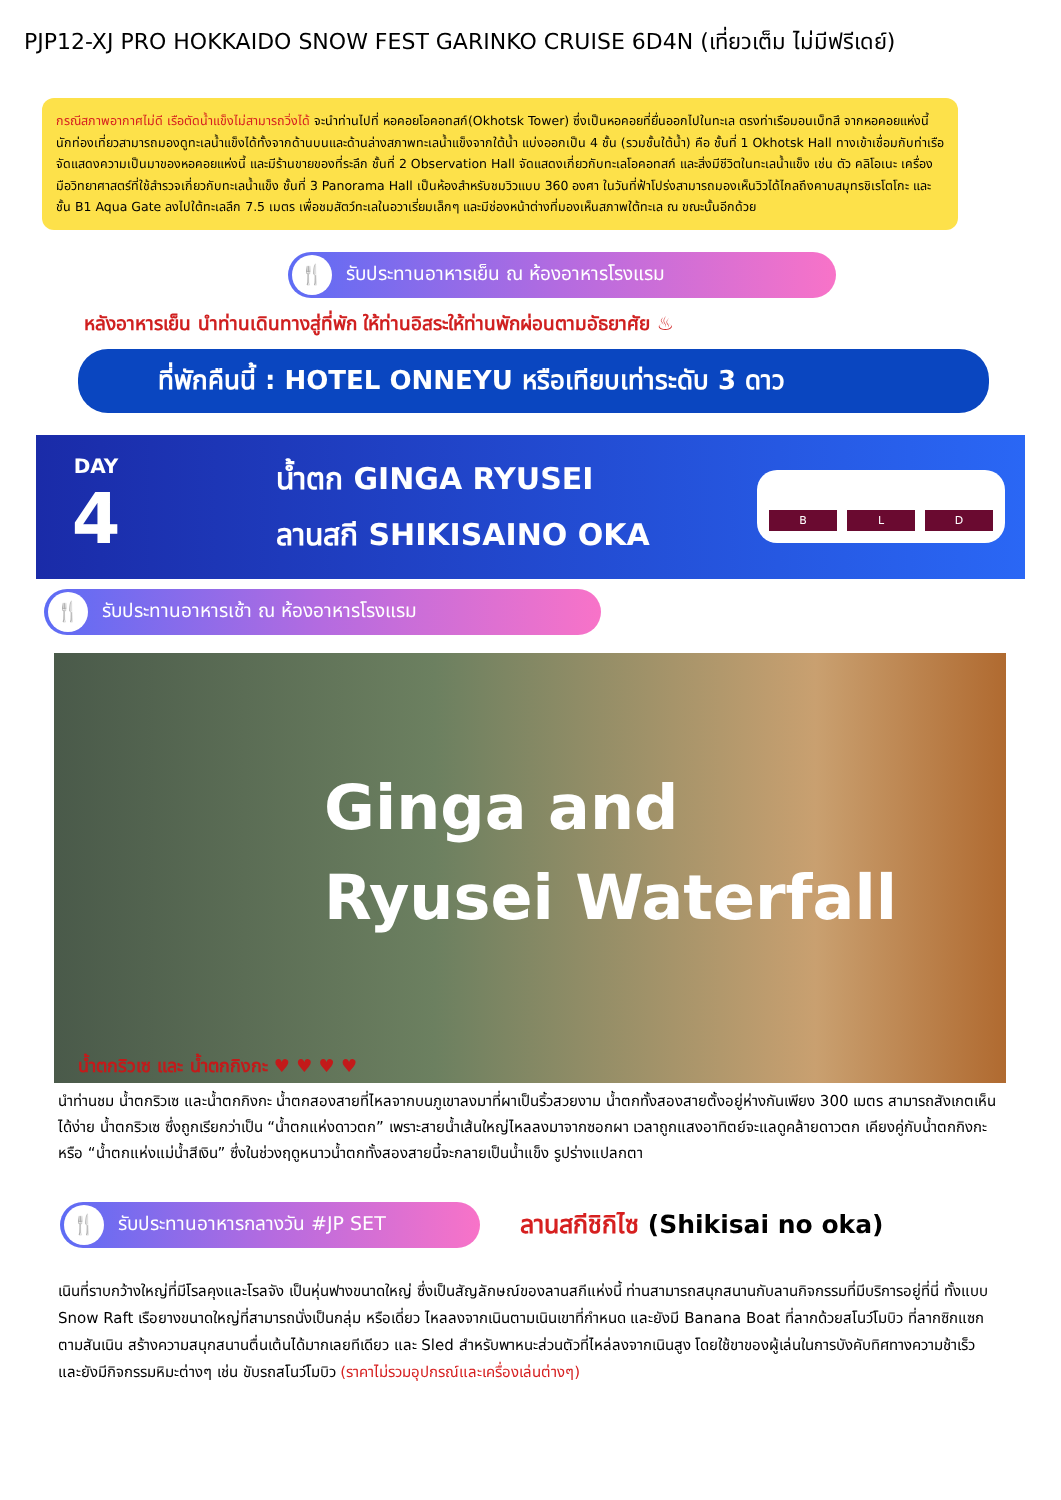PJP12-XJ PRO HOKKAIDO SNOW FEST GARINKO CRUISE 6D4N (เที่ยวเต็ม ไม่มีฟรีเดย์)
กรณีสภาพอากาศไม่ดี เรือตัดน้ำแข็งไม่สามารถวิ่งได้ จะนำท่านไปที่ หอคอยโอคอทสก์(Okhotsk Tower) ซึ่งเป็นหอคอยที่ยื่นออกไปในทะเล ตรงท่าเรือมอนเบ็ทสึ จากหอคอยแห่งนี้นักท่องเที่ยวสามารถมองดูทะเลน้ำแข็งได้ทั้งจากด้านบนและด้านล่างสภาพทะเลน้ำแข็งจากใต้น้ำ แบ่งออกเป็น 4 ชั้น (รวมชั้นใต้น้ำ) คือ ชั้นที่ 1 Okhotsk Hall ทางเข้าเชื่อมกับท่าเรือ จัดแสดงความเป็นมาของหอคอยแห่งนี้ และมีร้านขายของที่ระลึก ชั้นที่ 2 Observation Hall จัดแสดงเกี่ยวกับทะเลโอคอทสก์ และสิ่งมีชีวิตในทะเลน้ำแข็ง เช่น ตัว คลิโอเนะ เครื่องมือวิทยาศาสตร์ที่ใช้สำรวจเกี่ยวกับทะเลน้ำแข็ง ชั้นที่ 3 Panorama Hall เป็นห้องสำหรับชมวิวแบบ 360 องศา ในวันที่ฟ้าโปร่งสามารถมองเห็นวิวได้ไกลถึงคาบสมุทรชิเรโตโกะ และ ชั้น B1 Aqua Gate ลงไปใต้ทะเลลึก 7.5 เมตร เพื่อชมสัตว์ทะเลในอวาเรี่ยมเล็กๆ และมีช่องหน้าต่างที่มองเห็นสภาพใต้ทะเล ณ ขณะนั้นอีกด้วย
🍴 รับประทานอาหารเย็น ณ ห้องอาหารโรงแรม
หลังอาหารเย็น นำท่านเดินทางสู่ที่พัก ให้ท่านอิสระให้ท่านพักผ่อนตามอัธยาศัย ♨
ที่พักคืนนี้ : HOTEL ONNEYU หรือเทียบเท่าระดับ 3 ดาว
DAY
4
น้ำตก GINGA RYUSEI
ลานสกี SHIKISAINO OKA
B L D
🍴 รับประทานอาหารเช้า ณ ห้องอาหารโรงแรม
Ginga and
Ryusei Waterfall
น้ำตกริวเซ และ น้ำตกกิงกะ ♥ ♥ ♥ ♥
นำท่านชม น้ำตกริวเซ และน้ำตกกิงกะ น้ำตกสองสายที่ไหลจากบนภูเขาลงมาที่ผาเป็นริ้วสวยงาม น้ำตกทั้งสองสายตั้งอยู่ห่างกันเพียง 300 เมตร สามารถสังเกตเห็นได้ง่าย น้ำตกริวเซ ซึ่งถูกเรียกว่าเป็น “น้ำตกแห่งดาวตก” เพราะสายน้ำเส้นใหญ่ไหลลงมาจากซอกผา เวลาถูกแสงอาทิตย์จะแลดูคล้ายดาวตก เคียงคู่กับน้ำตกกิงกะ หรือ “น้ำตกแห่งแม่น้ำสีเงิน” ซึ่งในช่วงฤดูหนาวน้ำตกทั้งสองสายนี้จะกลายเป็นน้ำแข็ง รูปร่างแปลกตา
🍴 รับประทานอาหารกลางวัน #JP SET
ลานสกีชิกิไซ (Shikisai no oka)
เนินที่ราบกว้างใหญ่ที่มีโรลคุงและโรลจัง เป็นหุ่นฟางขนาดใหญ่ ซึ่งเป็นสัญลักษณ์ของลานสกีแห่งนี้ ท่านสามารถสนุกสนานกับลานกิจกรรมที่มีบริการอยู่ที่นี่ ทั้งแบบ Snow Raft เรือยางขนาดใหญ่ที่สามารถนั่งเป็นกลุ่ม หรือเดี่ยว ไหลลงจากเนินตามเนินเขาที่กำหนด และยังมี Banana Boat ที่ลากด้วยสโนว์โมบิว ที่ลากซิกแซกตามสันเนิน สร้างความสนุกสนานตื่นเต้นได้มากเลยทีเดียว และ Sled สำหรับพาหนะส่วนตัวที่ไหล่ลงจากเนินสูง โดยใช้ขาของผู้เล่นในการบังคับทิศทางความช้าเร็ว และยังมีกิจกรรมหิมะต่างๆ เช่น ขับรถสโนว์โมบิว (ราคาไม่รวมอุปกรณ์และเครื่องเล่นต่างๆ)